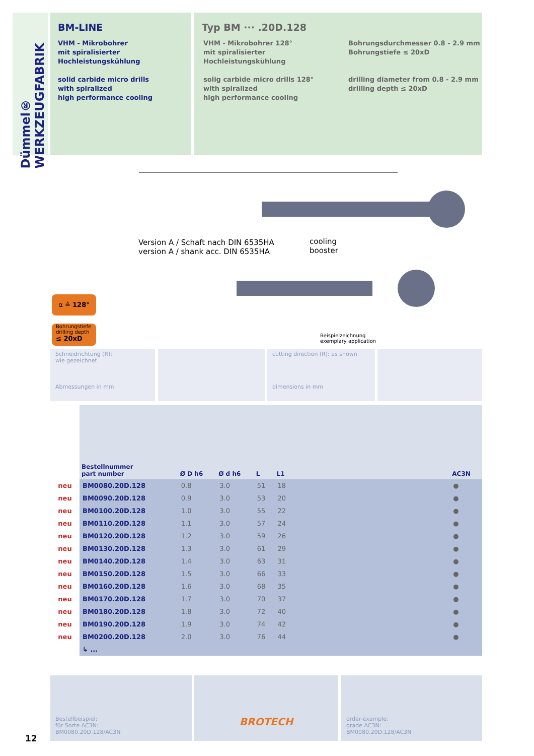Dümmel® WERKZEUGFABRIK
BM-LINE
VHM - Mikrobohrer
mit spiralisierter
Hochleistungskühlung
solid carbide micro drills
with spiralized
high performance cooling
Typ BM ··· .20D.128
VHM - Mikrobohrer 128°
mit spiralisierter
Hochleistungskühlung
solig carbide micro drills 128°
with spiralized
high performance cooling
Bohrungsdurchmesser 0.8 - 2.9 mm
Bohrungstiefe ≤ 20xD
drilling diameter from 0.8 - 2.9 mm
drilling depth ≤ 20xD
Version A / Schaft nach DIN 6535HA
version A / shank acc. DIN 6535HA
cooling
booster
Beispielzeichnung
exemplary application
α ≙ 128°
Bohrungstiefe
drilling depth
≤ 20xD
Schneidrichtung (R):
wie gezeichnet
Abmessungen in mm
cutting direction (R): as shown
dimensions in mm
| | Bestellnummer part number | Ø D h6 | Ø d h6 | L | L1 | | AC3N |
| --- | --- | --- | --- | --- | --- | --- | --- |
| neu | BM0080.20D.128 | 0.8 | 3.0 | 51 | 18 | | ● |
| neu | BM0090.20D.128 | 0.9 | 3.0 | 53 | 20 | | ● |
| neu | BM0100.20D.128 | 1.0 | 3.0 | 55 | 22 | | ● |
| neu | BM0110.20D.128 | 1.1 | 3.0 | 57 | 24 | | ● |
| neu | BM0120.20D.128 | 1.2 | 3.0 | 59 | 26 | | ● |
| neu | BM0130.20D.128 | 1.3 | 3.0 | 61 | 29 | | ● |
| neu | BM0140.20D.128 | 1.4 | 3.0 | 63 | 31 | | ● |
| neu | BM0150.20D.128 | 1.5 | 3.0 | 66 | 33 | | ● |
| neu | BM0160.20D.128 | 1.6 | 3.0 | 68 | 35 | | ● |
| neu | BM0170.20D.128 | 1.7 | 3.0 | 70 | 37 | | ● |
| neu | BM0180.20D.128 | 1.8 | 3.0 | 72 | 40 | | ● |
| neu | BM0190.20D.128 | 1.9 | 3.0 | 74 | 42 | | ● |
| neu | BM0200.20D.128 | 2.0 | 3.0 | 76 | 44 | | ● |
| | ↳ ... | | | | | | |
Bestellbeispiel:
für Sorte AC3N:
BM0080.20D.128/AC3N
BROTECH
order-example:
grade AC3N:
BM0080.20D.128/AC3N
12